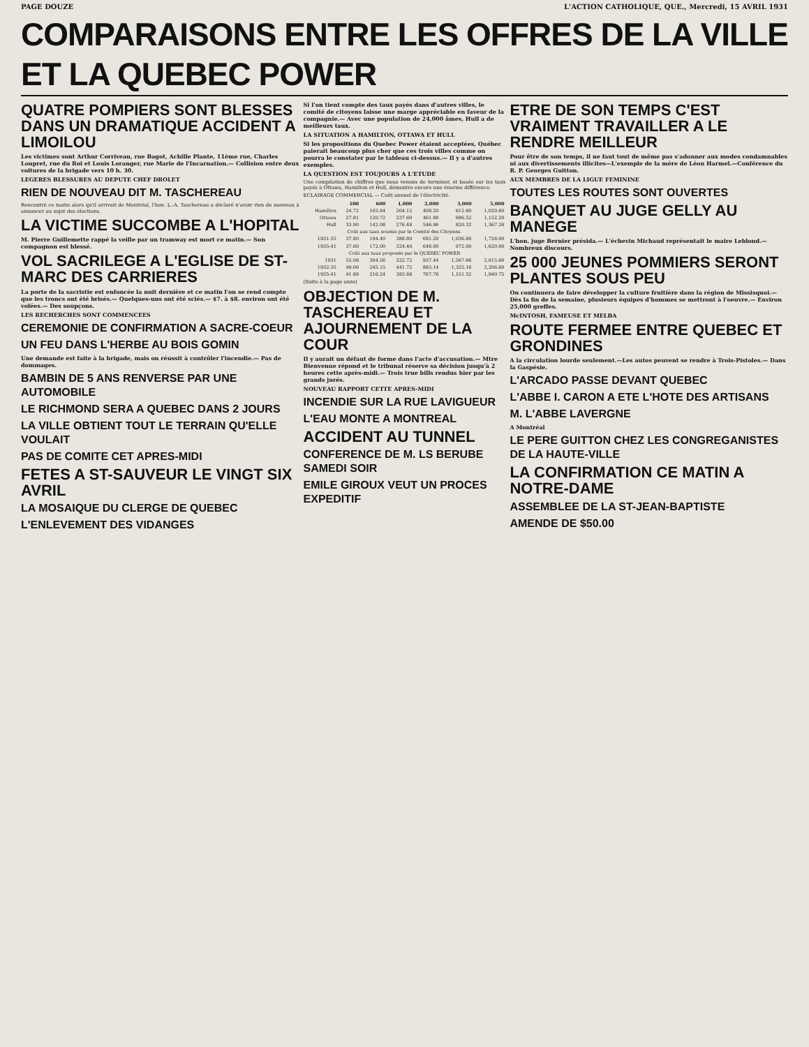PAGE DOUZE L'ACTION CATHOLIQUE, QUE., Mercredi, 15 AVRIL 1931
COMPARAISONS ENTRE LES OFFRES DE LA VILLE ET LA QUEBEC POWER
QUATRE POMPIERS SONT BLESSES DANS UN DRAMATIQUE ACCIDENT A LIMOILOU
Les victimes sont Arthur Corriveau, rue Bagot, Achille Plante, 11ème rue, Charles Loupret, rue du Roi et Louis Loranger, rue Marie de l'Incarnation.— Collision entre deux voitures de la brigade vers 10 h. 30.
LEGERES BLESSURES AU DEPUTE CHEF DROLET
RIEN DE NOUVEAU DIT M. TASCHEREAU
Rencontré ce matin alors qu'il arrivait de Montréal, l'hon. L.-A. Taschereau a déclaré n'avoir rien de nouveau à annoncer au sujet des élections.
LA VICTIME SUCCOMBE A L'HOPITAL
M. Pierre Guillemette rappé la veille par un tramway est mort ce matin.— Son compagnon est blessé.
VOL SACRILEGE A L'EGLISE DE ST-MARC DES CARRIERES
La porte de la sacristie est enfoncée la nuit dernière et ce matin l'on se rend compte que les troncs ont été brisés.— Quelques-uns ont été sciés.— $7. à $8. environ ont été volées.— Des soupçons.
LES RECHERCHES SONT COMMENCEES
CEREMONIE DE CONFIRMATION A SACRE-COEUR
UN FEU DANS L'HERBE AU BOIS GOMIN
Une demande est faite à la brigade, mais on réussit à contrôler l'incendie.— Pas de dommages.
BAMBIN DE 5 ANS RENVERSE PAR UNE AUTOMOBILE
LE RICHMOND SERA A QUEBEC DANS 2 JOURS
LA VILLE OBTIENT TOUT LE TERRAIN QU'ELLE VOULAIT
PAS DE COMITE CET APRES-MIDI
FETES A ST-SAUVEUR LE VINGT SIX AVRIL
LA MOSAIQUE DU CLERGE DE QUEBEC
L'ENLEVEMENT DES VIDANGES
Si l'on tient compte des taux payés dans d'autres villes, le comité de citoyens laisse une marge appréciable en faveur de la compagnie.— Avec une population de 24,000 âmes, Hull a de meilleurs taux.
LA SITUATION A HAMILTON, OTTAWA ET HULL
Si les propositions du Quebec Power étaient acceptées, Québec paierait beaucoup plus cher que ces trois villes comme on pourra le constater par le tableau ci-dessus.— Il y a d'autres exemples.
LA QUESTION EST TOUJOURS A L'ETUDE
Une compilation de chiffres que nous venons de terminer, et basée sur les taux payés à Ottawa, Hamilton et Hull, démontre encore une énorme différence.
ECLAIRAGE COMMERCIAL — Coût annuel de l'électricité.
| | 100 | 600 | 1,000 | 2,000 | 3,000 | 5,000 |
| --- | --- | --- | --- | --- | --- | --- |
| Hamilton | 24.72 | 103.84 | 204.12 | 408.20 | 612.60 | 1,020.60 |
| Ottawa | 27.81 | 120.72 | 237.60 | 461.88 | 686.52 | 1,152.20 |
| Hull | 33.90 | 142.08 | 276.48 | 546.96 | 820.32 | 1,367.26 |
| Coût aux taux soumis par le Comité des Citoyens. | | | | | | |
| 1931-35 | 37.80 | 194.40 | 388.80 | 691.20 | 1,036.80 | 1,728.00 |
| 1935-41 | 37.80 | 172.00 | 324.40 | 648.00 | 972.00 | 1,620.00 |
| Coût aux taux proposés par le QUEBEC POWER | | | | | | |
| 1931 | 55.08 | 304.56 | 522.72 | 937.44 | 1,567.66 | 2,615.60 |
| 1932-35 | 49.06 | 245.15 | 441.72 | 883.14 | 1,325.16 | 2,206.60 |
| 1935-41 | 41.88 | 216.24 | 383.88 | 767.76 | 1,151.52 | 1,940.75 |
(Suite à la page onze)
OBJECTION DE M. TASCHEREAU ET AJOURNEMENT DE LA COUR
Il y aurait un défaut de forme dans l'acte d'accusation.— Mtre Bienvenue répond et le tribunal réserve sa décision jusqu'à 2 heures cette après-midi.— Trois true bills rendus hier par les grands jurés.
NOUVEAU RAPPORT CETTE APRES-MIDI
INCENDIE SUR LA RUE LAVIGUEUR
L'EAU MONTE A MONTREAL
ACCIDENT AU TUNNEL
CONFERENCE DE M. LS BERUBE SAMEDI SOIR
EMILE GIROUX VEUT UN PROCES EXPEDITIF
ETRE DE SON TEMPS C'EST VRAIMENT TRAVAILLER A LE RENDRE MEILLEUR
Pour être de son temps, il ne faut tout de même pas s'adonner aux modes condamnables ni aux divertissements illicites—L'exemple de la mère de Léon Harmel.—Conférence du R. P. Georges Guitton.
AUX MEMBRES DE LA LIGUE FEMININE
TOUTES LES ROUTES SONT OUVERTES
BANQUET AU JUGE GELLY AU MANEGE
L'hon. juge Bernier présida.— L'échevin Michaud représentait le maire Leblond.— Nombreux discours.
25 000 JEUNES POMMIERS SERONT PLANTES SOUS PEU
On continuera de faire développer la culture fruitière dans la région de Missisquoi.— Dès la fin de la semaine, plusieurs équipes d'hommes se mettront à l'oeuvre.— Environ 25,000 greffes.
McINTOSH, FAMEUSE ET MELBA
ROUTE FERMEE ENTRE QUEBEC ET GRONDINES
A la circulation lourde seulement.—Les autos peuvent se rendre à Trois-Pistoles.— Dans la Gaspésie.
L'ARCADO PASSE DEVANT QUEBEC
L'ABBE I. CARON A ETE L'HOTE DES ARTISANS
M. L'ABBE LAVERGNE
A Montréal
LE PERE GUITTON CHEZ LES CONGREGANISTES DE LA HAUTE-VILLE
LA CONFIRMATION CE MATIN A NOTRE-DAME
ASSEMBLEE DE LA ST-JEAN-BAPTISTE
AMENDE DE $50.00